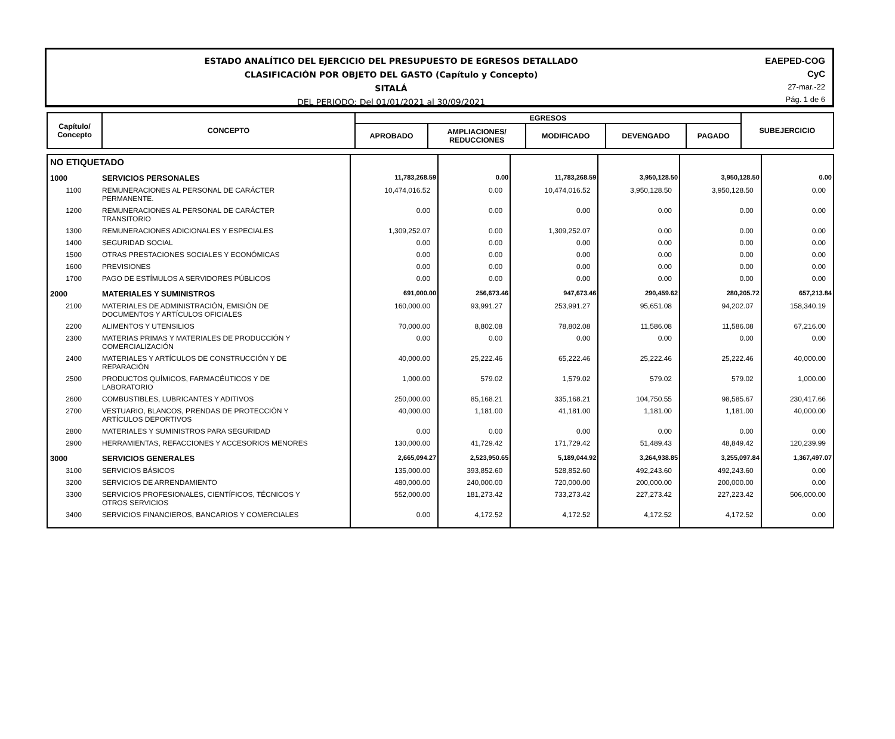ESTADO ANALÍTICO DEL EJERCICIO DEL PRESUPUESTO DE EGRESOS DETALLADO
CLASIFICACIÓN POR OBJETO DEL GASTO (Capítulo y Concepto)
SITALÁ
DEL PERIODO: Del 01/01/2021 al 30/09/2021
EAEPED-COG
CyC
27-mar.-22
Pág. 1 de 6
| Capítulo/ Concepto | CONCEPTO | EGRESOS | | | | | SUBEJERCICIO |
| --- | --- | --- | --- | --- | --- | --- | --- |
| | | APROBADO | AMPLIACIONES/ REDUCCIONES | MODIFICADO | DEVENGADO | PAGADO | |
| NO ETIQUETADO | | | | | | | |
| 1000 | SERVICIOS PERSONALES | 11,783,268.59 | 0.00 | 11,783,268.59 | 3,950,128.50 | 3,950,128.50 | 0.00 |
| 1100 | REMUNERACIONES AL PERSONAL DE CARÁCTER PERMANENTE. | 10,474,016.52 | 0.00 | 10,474,016.52 | 3,950,128.50 | 3,950,128.50 | 0.00 |
| 1200 | REMUNERACIONES AL PERSONAL DE CARÁCTER TRANSITORIO | 0.00 | 0.00 | 0.00 | 0.00 | 0.00 | 0.00 |
| 1300 | REMUNERACIONES ADICIONALES Y ESPECIALES | 1,309,252.07 | 0.00 | 1,309,252.07 | 0.00 | 0.00 | 0.00 |
| 1400 | SEGURIDAD SOCIAL | 0.00 | 0.00 | 0.00 | 0.00 | 0.00 | 0.00 |
| 1500 | OTRAS PRESTACIONES SOCIALES Y ECONÓMICAS | 0.00 | 0.00 | 0.00 | 0.00 | 0.00 | 0.00 |
| 1600 | PREVISIONES | 0.00 | 0.00 | 0.00 | 0.00 | 0.00 | 0.00 |
| 1700 | PAGO DE ESTÍMULOS A SERVIDORES PÚBLICOS | 0.00 | 0.00 | 0.00 | 0.00 | 0.00 | 0.00 |
| 2000 | MATERIALES Y SUMINISTROS | 691,000.00 | 256,673.46 | 947,673.46 | 290,459.62 | 280,205.72 | 657,213.84 |
| 2100 | MATERIALES DE ADMINISTRACIÓN, EMISIÓN DE DOCUMENTOS Y ARTÍCULOS OFICIALES | 160,000.00 | 93,991.27 | 253,991.27 | 95,651.08 | 94,202.07 | 158,340.19 |
| 2200 | ALIMENTOS Y UTENSILIOS | 70,000.00 | 8,802.08 | 78,802.08 | 11,586.08 | 11,586.08 | 67,216.00 |
| 2300 | MATERIAS PRIMAS Y MATERIALES DE PRODUCCIÓN Y COMERCIALIZACIÓN | 0.00 | 0.00 | 0.00 | 0.00 | 0.00 | 0.00 |
| 2400 | MATERIALES Y ARTÍCULOS DE CONSTRUCCIÓN Y DE REPARACIÓN | 40,000.00 | 25,222.46 | 65,222.46 | 25,222.46 | 25,222.46 | 40,000.00 |
| 2500 | PRODUCTOS QUÍMICOS, FARMACÉUTICOS Y DE LABORATORIO | 1,000.00 | 579.02 | 1,579.02 | 579.02 | 579.02 | 1,000.00 |
| 2600 | COMBUSTIBLES, LUBRICANTES Y ADITIVOS | 250,000.00 | 85,168.21 | 335,168.21 | 104,750.55 | 98,585.67 | 230,417.66 |
| 2700 | VESTUARIO, BLANCOS, PRENDAS DE PROTECCIÓN Y ARTÍCULOS DEPORTIVOS | 40,000.00 | 1,181.00 | 41,181.00 | 1,181.00 | 1,181.00 | 40,000.00 |
| 2800 | MATERIALES Y SUMINISTROS PARA SEGURIDAD | 0.00 | 0.00 | 0.00 | 0.00 | 0.00 | 0.00 |
| 2900 | HERRAMIENTAS, REFACCIONES Y ACCESORIOS MENORES | 130,000.00 | 41,729.42 | 171,729.42 | 51,489.43 | 48,849.42 | 120,239.99 |
| 3000 | SERVICIOS GENERALES | 2,665,094.27 | 2,523,950.65 | 5,189,044.92 | 3,264,938.85 | 3,255,097.84 | 1,367,497.07 |
| 3100 | SERVICIOS BÁSICOS | 135,000.00 | 393,852.60 | 528,852.60 | 492,243.60 | 492,243.60 | 0.00 |
| 3200 | SERVICIOS DE ARRENDAMIENTO | 480,000.00 | 240,000.00 | 720,000.00 | 200,000.00 | 200,000.00 | 0.00 |
| 3300 | SERVICIOS PROFESIONALES, CIENTÍFICOS, TÉCNICOS Y OTROS SERVICIOS | 552,000.00 | 181,273.42 | 733,273.42 | 227,273.42 | 227,223.42 | 506,000.00 |
| 3400 | SERVICIOS FINANCIEROS, BANCARIOS Y COMERCIALES | 0.00 | 4,172.52 | 4,172.52 | 4,172.52 | 4,172.52 | 0.00 |